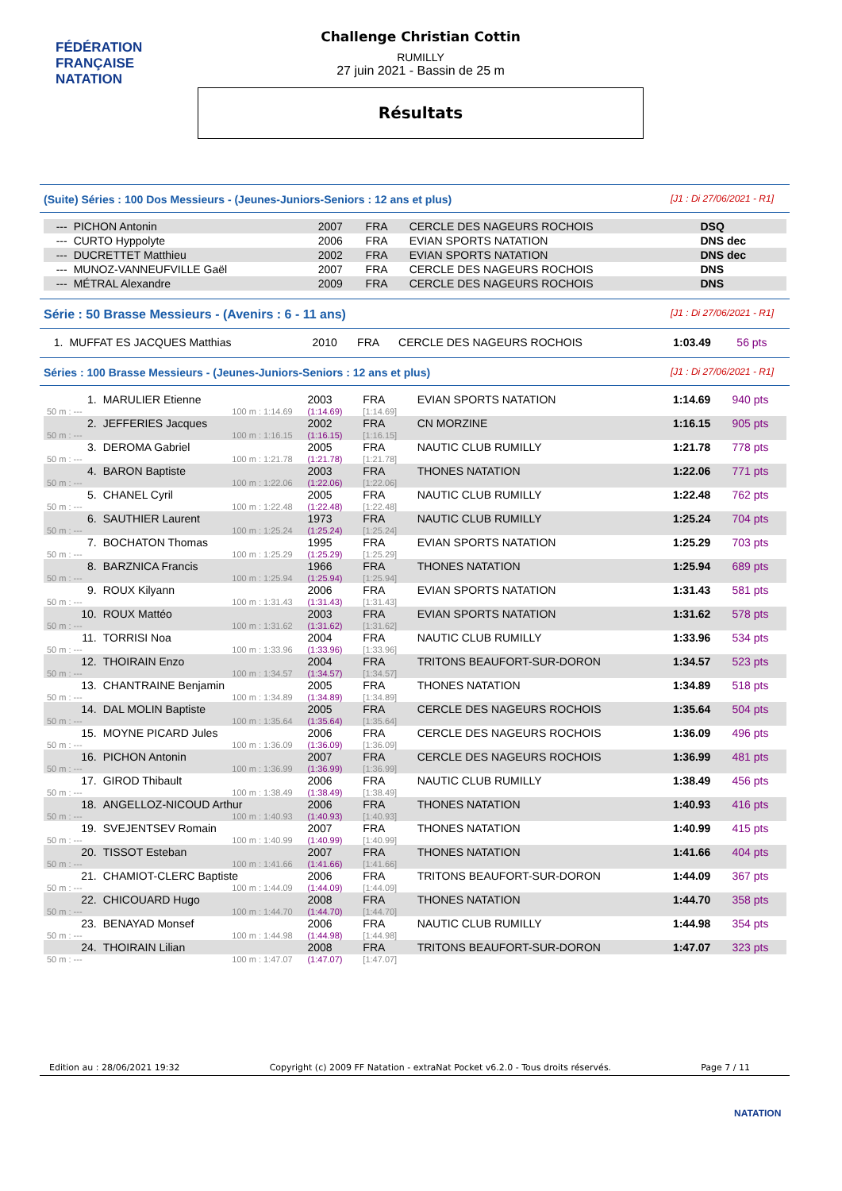FÉDÉRATION FRANÇAISE
NATATION
Challenge Christian Cottin
RUMILLY
27 juin 2021 - Bassin de 25 m
Résultats
(Suite) Séries : 100 Dos Messieurs - (Jeunes-Juniors-Seniors : 12 ans et plus) [J1 : Di 27/06/2021 - R1]
| --- | PICHON Antonin | 2007 | FRA | CERCLE DES NAGEURS ROCHOIS | DSQ | |
| --- | CURTO Hyppolyte | 2006 | FRA | EVIAN SPORTS NATATION | DNS dec | |
| --- | DUCRETTET Matthieu | 2002 | FRA | EVIAN SPORTS NATATION | DNS dec | |
| --- | MUNOZ-VANNEUFVILLE Gaël | 2007 | FRA | CERCLE DES NAGEURS ROCHOIS | DNS | |
| --- | MÉTRAL Alexandre | 2009 | FRA | CERCLE DES NAGEURS ROCHOIS | DNS | |
Série : 50 Brasse Messieurs - (Avenirs : 6 - 11 ans) [J1 : Di 27/06/2021 - R1]
| 1. | MUFFAT ES JACQUES Matthias | 2010 | FRA | CERCLE DES NAGEURS ROCHOIS | 1:03.49 | 56 pts |
Séries : 100 Brasse Messieurs - (Jeunes-Juniors-Seniors : 12 ans et plus) [J1 : Di 27/06/2021 - R1]
| 1. | MARULIER Etienne | | 2003 | FRA | EVIAN SPORTS NATATION | 1:14.69 | 940 pts |
| 50 m : --- | 100 m : 1:14.69 | | (1:14.69) | [1:14.69] | | | |
| 2. | JEFFERIES Jacques | | 2002 | FRA | CN MORZINE | 1:16.15 | 905 pts |
| 50 m : --- | 100 m : 1:16.15 | | (1:16.15) | [1:16.15] | | | |
| 3. | DEROMA Gabriel | | 2005 | FRA | NAUTIC CLUB RUMILLY | 1:21.78 | 778 pts |
| 50 m : --- | 100 m : 1:21.78 | | (1:21.78) | [1:21.78] | | | |
| 4. | BARON Baptiste | | 2003 | FRA | THONES NATATION | 1:22.06 | 771 pts |
| 50 m : --- | 100 m : 1:22.06 | | (1:22.06) | [1:22.06] | | | |
| 5. | CHANEL Cyril | | 2005 | FRA | NAUTIC CLUB RUMILLY | 1:22.48 | 762 pts |
| 50 m : --- | 100 m : 1:22.48 | | (1:22.48) | [1:22.48] | | | |
| 6. | SAUTHIER Laurent | | 1973 | FRA | NAUTIC CLUB RUMILLY | 1:25.24 | 704 pts |
| 50 m : --- | 100 m : 1:25.24 | | (1:25.24) | [1:25.24] | | | |
| 7. | BOCHATON Thomas | | 1995 | FRA | EVIAN SPORTS NATATION | 1:25.29 | 703 pts |
| 50 m : --- | 100 m : 1:25.29 | | (1:25.29) | [1:25.29] | | | |
| 8. | BARZNICA Francis | | 1966 | FRA | THONES NATATION | 1:25.94 | 689 pts |
| 50 m : --- | 100 m : 1:25.94 | | (1:25.94) | [1:25.94] | | | |
| 9. | ROUX Kilyann | | 2006 | FRA | EVIAN SPORTS NATATION | 1:31.43 | 581 pts |
| 50 m : --- | 100 m : 1:31.43 | | (1:31.43) | [1:31.43] | | | |
| 10. | ROUX Mattéo | | 2003 | FRA | EVIAN SPORTS NATATION | 1:31.62 | 578 pts |
| 50 m : --- | 100 m : 1:31.62 | | (1:31.62) | [1:31.62] | | | |
| 11. | TORRISI Noa | | 2004 | FRA | NAUTIC CLUB RUMILLY | 1:33.96 | 534 pts |
| 50 m : --- | 100 m : 1:33.96 | | (1:33.96) | [1:33.96] | | | |
| 12. | THOIRAIN Enzo | | 2004 | FRA | TRITONS BEAUFORT-SUR-DORON | 1:34.57 | 523 pts |
| 50 m : --- | 100 m : 1:34.57 | | (1:34.57) | [1:34.57] | | | |
| 13. | CHANTRAINE Benjamin | | 2005 | FRA | THONES NATATION | 1:34.89 | 518 pts |
| 50 m : --- | 100 m : 1:34.89 | | (1:34.89) | [1:34.89] | | | |
| 14. | DAL MOLIN Baptiste | | 2005 | FRA | CERCLE DES NAGEURS ROCHOIS | 1:35.64 | 504 pts |
| 50 m : --- | 100 m : 1:35.64 | | (1:35.64) | [1:35.64] | | | |
| 15. | MOYNE PICARD Jules | | 2006 | FRA | CERCLE DES NAGEURS ROCHOIS | 1:36.09 | 496 pts |
| 50 m : --- | 100 m : 1:36.09 | | (1:36.09) | [1:36.09] | | | |
| 16. | PICHON Antonin | | 2007 | FRA | CERCLE DES NAGEURS ROCHOIS | 1:36.99 | 481 pts |
| 50 m : --- | 100 m : 1:36.99 | | (1:36.99) | [1:36.99] | | | |
| 17. | GIROD Thibault | | 2006 | FRA | NAUTIC CLUB RUMILLY | 1:38.49 | 456 pts |
| 50 m : --- | 100 m : 1:38.49 | | (1:38.49) | [1:38.49] | | | |
| 18. | ANGELLOZ-NICOUD Arthur | | 2006 | FRA | THONES NATATION | 1:40.93 | 416 pts |
| 50 m : --- | 100 m : 1:40.93 | | (1:40.93) | [1:40.93] | | | |
| 19. | SVEJENTSEV Romain | | 2007 | FRA | THONES NATATION | 1:40.99 | 415 pts |
| 50 m : --- | 100 m : 1:40.99 | | (1:40.99) | [1:40.99] | | | |
| 20. | TISSOT Esteban | | 2007 | FRA | THONES NATATION | 1:41.66 | 404 pts |
| 50 m : --- | 100 m : 1:41.66 | | (1:41.66) | [1:41.66] | | | |
| 21. | CHAMIOT-CLERC Baptiste | | 2006 | FRA | TRITONS BEAUFORT-SUR-DORON | 1:44.09 | 367 pts |
| 50 m : --- | 100 m : 1:44.09 | | (1:44.09) | [1:44.09] | | | |
| 22. | CHICOUARD Hugo | | 2008 | FRA | THONES NATATION | 1:44.70 | 358 pts |
| 50 m : --- | 100 m : 1:44.70 | | (1:44.70) | [1:44.70] | | | |
| 23. | BENAYAD Monsef | | 2006 | FRA | NAUTIC CLUB RUMILLY | 1:44.98 | 354 pts |
| 50 m : --- | 100 m : 1:44.98 | | (1:44.98) | [1:44.98] | | | |
| 24. | THOIRAIN Lilian | | 2008 | FRA | TRITONS BEAUFORT-SUR-DORON | 1:47.07 | 323 pts |
| 50 m : --- | 100 m : 1:47.07 | | (1:47.07) | [1:47.07] | | | |
Edition au : 28/06/2021 19:32 Copyright (c) 2009 FF Natation - extraNat Pocket v6.2.0 - Tous droits réservés. Page 7 / 11
NATATION